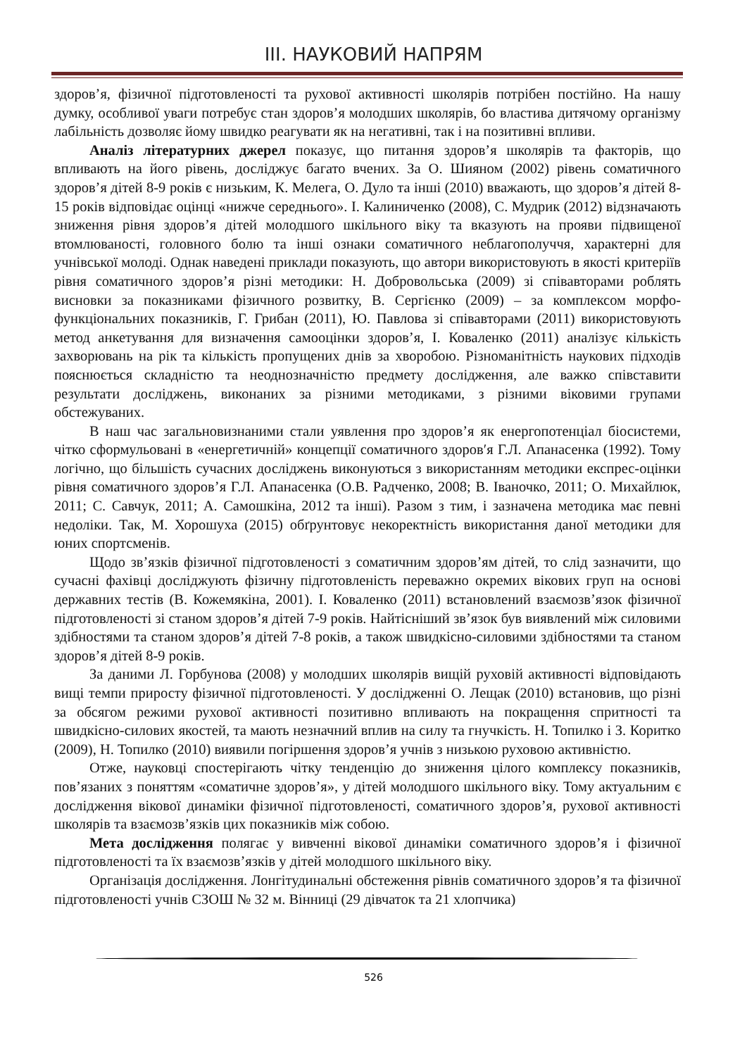ІІІ. НАУКОВИЙ НАПРЯМ
здоров’я, фізичної підготовленості та рухової активності школярів потрібен постійно. На нашу думку, особливої уваги потребує стан здоров’я молодших школярів, бо властива дитячому організму лабільність дозволяє йому швидко реагувати як на негативні, так і на позитивні впливи.
Аналіз літературних джерел показує, що питання здоров’я школярів та факторів, що впливають на його рівень, досліджує багато вчених. За О. Шияном (2002) рівень соматичного здоров’я дітей 8-9 років є низьким, К. Мелега, О. Дуло та інші (2010) вважають, що здоров’я дітей 8-15 років відповідає оцінці «нижче середнього». І. Калиниченко (2008), С. Мудрик (2012) відзначають зниження рівня здоров’я дітей молодшого шкільного віку та вказують на прояви підвищеної втомлюваності, головного болю та інші ознаки соматичного неблагополуччя, характерні для учнівської молоді. Однак наведені приклади показують, що автори використовують в якості критеріїв рівня соматичного здоров’я різні методики: Н. Добровольська (2009) зі співавторами роблять висновки за показниками фізичного розвитку, В. Сергієнко (2009) – за комплексом морфо-функціональних показників, Г. Грибан (2011), Ю. Павлова зі співавторами (2011) використовують метод анкетування для визначення самооцінки здоров’я, І. Коваленко (2011) аналізує кількість захворювань на рік та кількість пропущених днів за хворобою. Різноманітність наукових підходів пояснюється складністю та неоднозначністю предмету дослідження, але важко співставити результати досліджень, виконаних за різними методиками, з різними віковими групами обстежуваних.
В наш час загальновизнаними стали уявлення про здоров’я як енергопотенціал біосистеми, чітко сформульовані в «енергетичній» концепції соматичного здоров′я Г.Л. Апанасенка (1992). Тому логічно, що більшість сучасних досліджень виконуються з використанням методики експрес-оцінки рівня соматичного здоров’я Г.Л. Апанасенка (О.В. Радченко, 2008; В. Іваночко, 2011; О. Михайлюк, 2011; С. Савчук, 2011; А. Самошкіна, 2012 та інші). Разом з тим, і зазначена методика має певні недоліки. Так, М. Хорошуха (2015) обґрунтовує некоректність використання даної методики для юних спортсменів.
Щодо зв’язків фізичної підготовленості з соматичним здоров’ям дітей, то слід зазначити, що сучасні фахівці досліджують фізичну підготовленість переважно окремих вікових груп на основі державних тестів (В. Кожемякіна, 2001). І. Коваленко (2011) встановлений взаємозв’язок фізичної підготовленості зі станом здоров’я дітей 7-9 років. Найтісніший зв’язок був виявлений між силовими здібностями та станом здоров’я дітей 7-8 років, а також швидкісно-силовими здібностями та станом здоров’я дітей 8-9 років.
За даними Л. Горбунова (2008) у молодших школярів вищій руховій активності відповідають вищі темпи приросту фізичної підготовленості. У дослідженні О. Лещак (2010) встановив, що різні за обсягом режими рухової активності позитивно впливають на покращення спритності та швидкісно-силових якостей, та мають незначний вплив на силу та гнучкість. Н. Топилко і З. Коритко (2009), Н. Топилко (2010) виявили погіршення здоров’я учнів з низькою руховою активністю.
Отже, науковці спостерігають чітку тенденцію до зниження цілого комплексу показників, пов’язаних з поняттям «соматичне здоров’я», у дітей молодшого шкільного віку. Тому актуальним є дослідження вікової динаміки фізичної підготовленості, соматичного здоров’я, рухової активності школярів та взаємозв’язків цих показників між собою.
Мета дослідження полягає у вивченні вікової динаміки соматичного здоров’я і фізичної підготовленості та їх взаємозв’язків у дітей молодшого шкільного віку.
Організація дослідження. Лонгітудинальні обстеження рівнів соматичного здоров’я та фізичної підготовленості учнів СЗОШ № 32 м. Вінниці (29 дівчаток та 21 хлопчика)
526